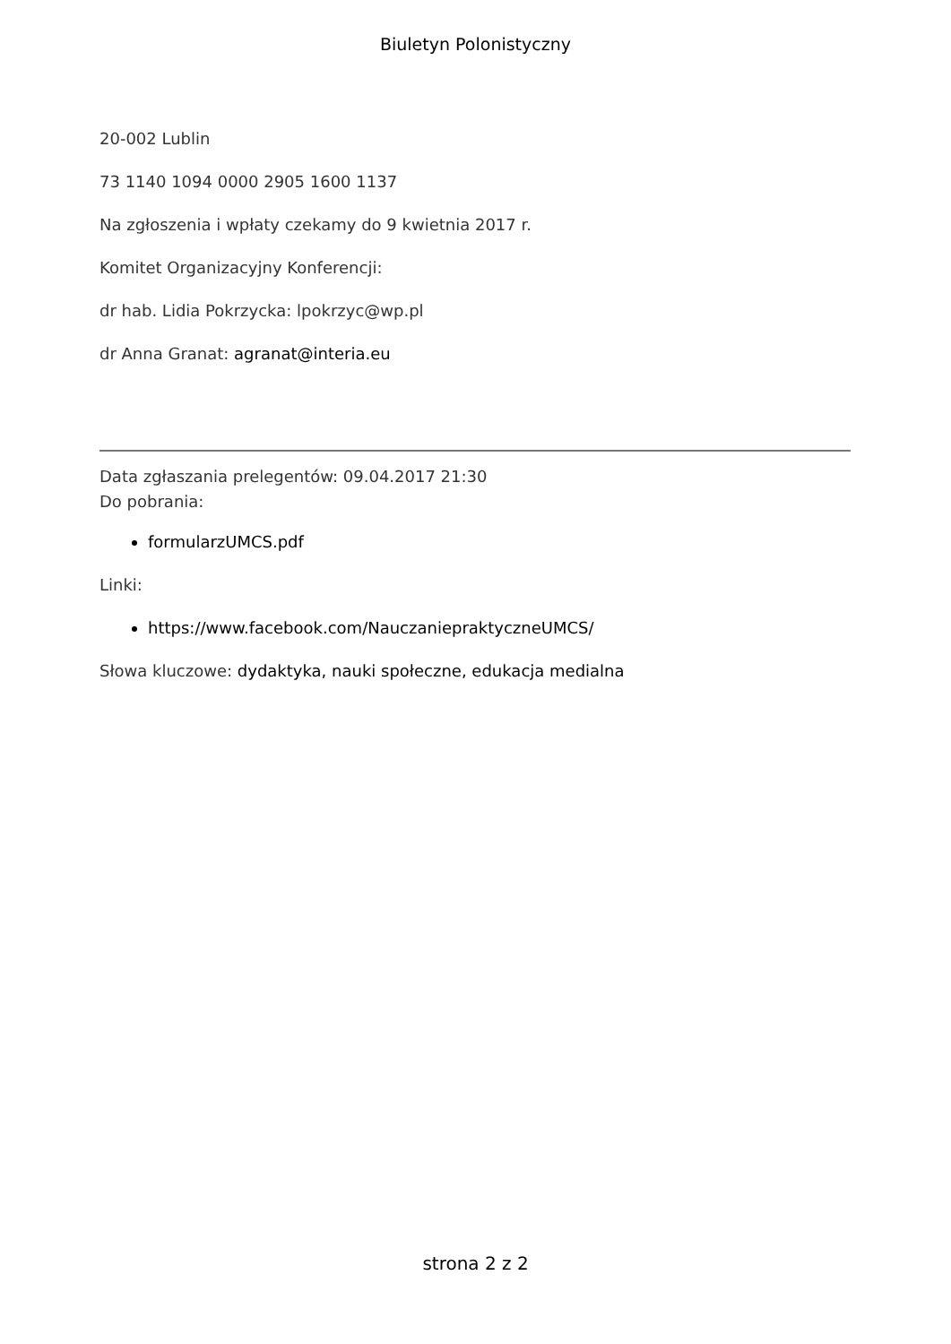Biuletyn Polonistyczny
20-002 Lublin
73 1140 1094 0000 2905 1600 1137
Na zgłoszenia i wpłaty czekamy do 9 kwietnia 2017 r.
Komitet Organizacyjny Konferencji:
dr hab. Lidia Pokrzycka: lpokrzyc@wp.pl
dr Anna Granat: agranat@interia.eu
Data zgłaszania prelegentów: 09.04.2017 21:30
Do pobrania:
formularzUMCS.pdf
Linki:
https://www.facebook.com/NauczaniepraktyczneUMCS/
Słowa kluczowe: dydaktyka, nauki społeczne, edukacja medialna
strona 2 z 2